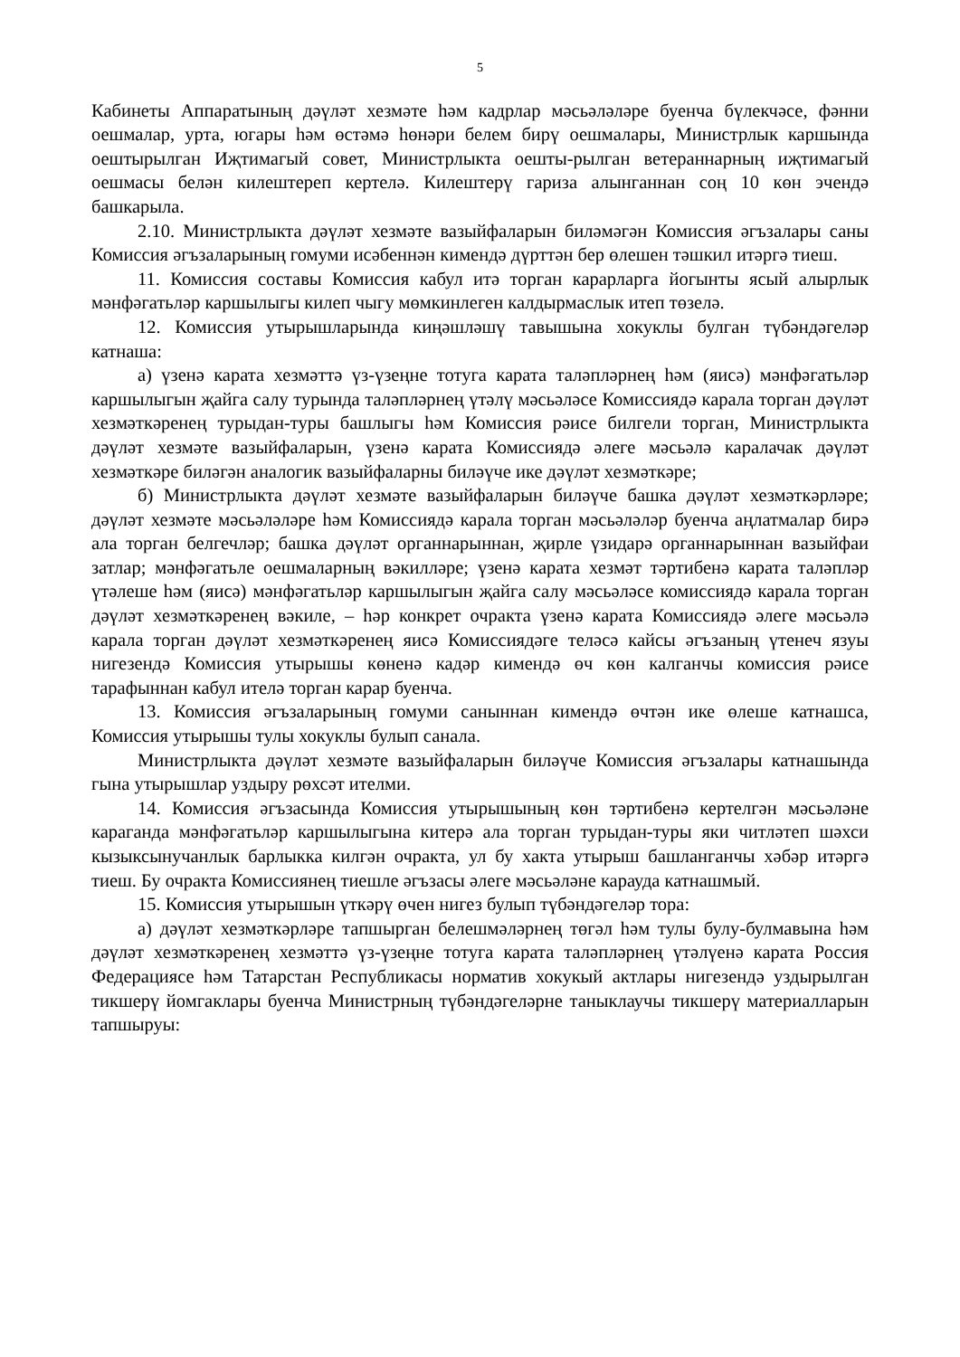5
Кабинеты Аппаратының дәүләт хезмәте һәм кадрлар мәсьәләләре буенча бүлекчәсе, фәнни оешмалар, урта, югары һәм өстәмә һөнәри белем бирү оешмалары, Министрлык каршында оештырылган Иҗтимагый совет, Министрлыкта оешты-рылган ветераннарның иҗтимагый оешмасы белән килештереп кертелә. Килештерү гариза алынганнан соң 10 көн эчендә башкарыла.
2.10. Министрлыкта дәүләт хезмәте вазыйфаларын биләмәгән Комиссия әгъзалары саны Комиссия әгъзаларының гомуми исәбеннән кимендә дүрттән бер өлешен тәшкил итәргә тиеш.
11. Комиссия составы Комиссия кабул итә торган карарларга йогынты ясый алырлык мәнфәгатьләр каршылыгы килеп чыгу мөмкинлеген калдырмаслык итеп төзелә.
12. Комиссия утырышларында киңәшләшү тавышына хокуклы булган түбәндәгеләр катнаша:
а) үзенә карата хезмәттә үз-үзеңне тотуга карата таләпләрнең һәм (яисә) мәнфәгатьләр каршылыгын җайга салу турында таләпләрнең үтәлү мәсьәләсе Комиссиядә карала торган дәүләт хезмәткәренең турыдан-туры башлыгы һәм Комиссия рәисе билгели торган, Министрлыкта дәүләт хезмәте вазыйфаларын, үзенә карата Комиссиядә әлеге мәсьәлә каралачак дәүләт хезмәткәре биләгән аналогик вазыйфаларны биләүче ике дәүләт хезмәткәре;
б) Министрлыкта дәүләт хезмәте вазыйфаларын биләүче башка дәүләт хезмәткәрләре; дәүләт хезмәте мәсьәләләре һәм Комиссиядә карала торган мәсьәләләр буенча аңлатмалар бирә ала торган белгечләр; башка дәүләт органнарыннан, җирле үзидарә органнарыннан вазыйфаи затлар; мәнфәгатьле оешмаларның вәкилләре; үзенә карата хезмәт тәртибенә карата таләпләр үтәлеше һәм (яисә) мәнфәгатьләр каршылыгын җайга салу мәсьәләсе комиссиядә карала торган дәүләт хезмәткәренең вәкиле, – һәр конкрет очракта үзенә карата Комиссиядә әлеге мәсьәлә карала торган дәүләт хезмәткәренең яисә Комиссиядәге теләсә кайсы әгъзаның үтенеч язуы нигезендә Комиссия утырышы көненә кадәр кимендә өч көн калганчы комиссия рәисе тарафыннан кабул ителә торган карар буенча.
13. Комиссия әгъзаларының гомуми саныннан кимендә өчтән ике өлеше катнашса, Комиссия утырышы тулы хокуклы булып санала.
Министрлыкта дәүләт хезмәте вазыйфаларын биләүче Комиссия әгъзалары катнашында гына утырышлар уздыру рөхсәт ителми.
14. Комиссия әгъзасында Комиссия утырышының көн тәртибенә кертелгән мәсьәләне караганда мәнфәгатьләр каршылыгына китерә ала торган турыдан-туры яки читләтеп шәхси кызыксынучанлык барлыкка килгән очракта, ул бу хакта утырыш башланганчы хәбәр итәргә тиеш. Бу очракта Комиссиянең тиешле әгъзасы әлеге мәсьәләне карауда катнашмый.
15. Комиссия утырышын үткәрү өчен нигез булып түбәндәгеләр тора:
а) дәүләт хезмәткәрләре тапшырган белешмәләрнең төгәл һәм тулы булу-булмавына һәм дәүләт хезмәткәренең хезмәттә үз-үзеңне тотуга карата таләпләрнең үтәлүенә карата Россия Федерациясе һәм Татарстан Республикасы норматив хокукый актлары нигезендә уздырылган тикшерү йомгаклары буенча Министрның түбәндәгеләрне таныклаучы тикшерү материалларын тапшыруы: